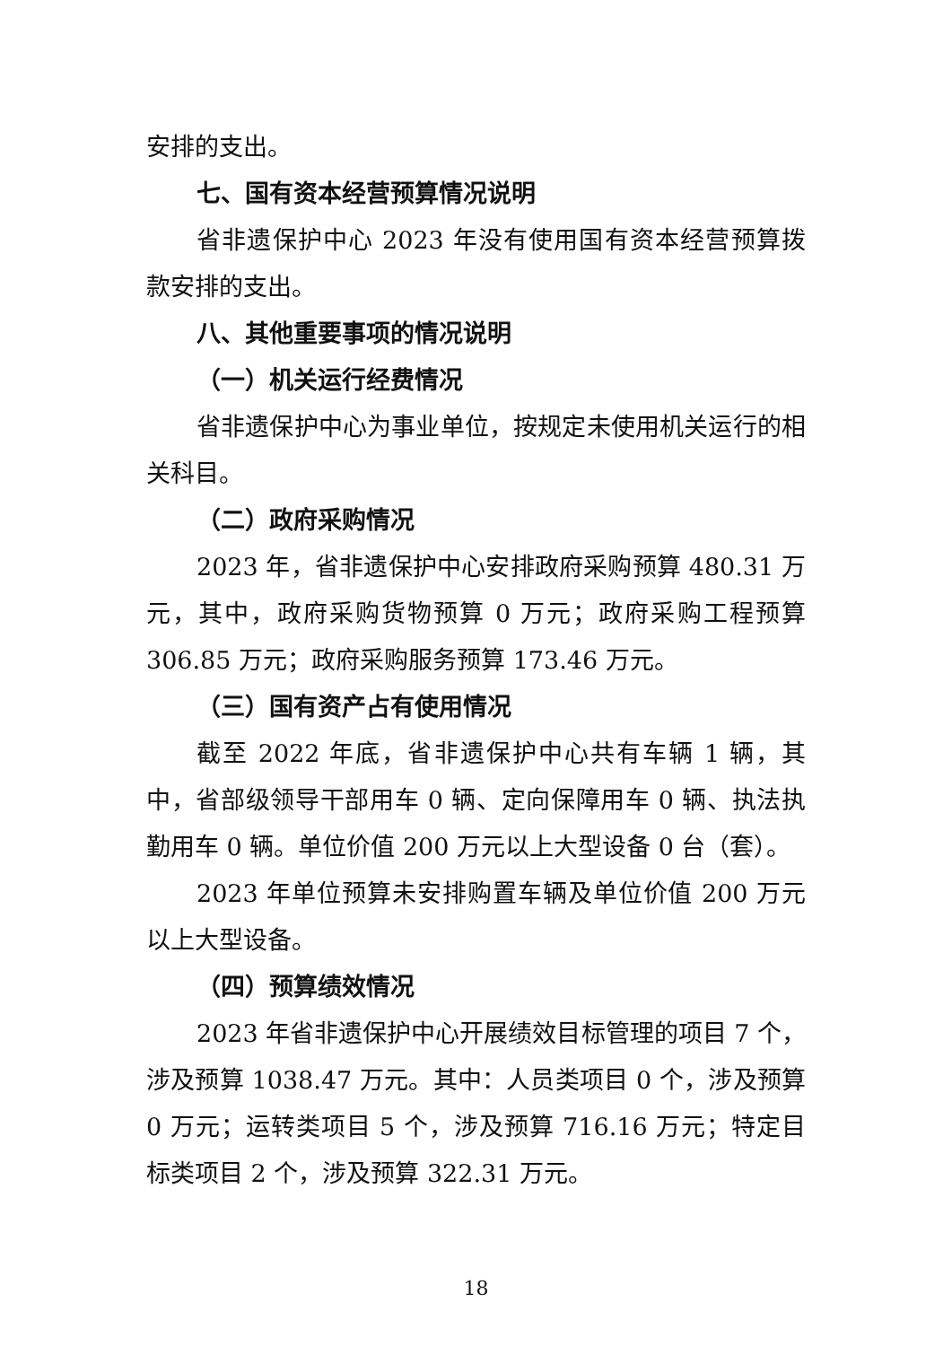安排的支出。
七、国有资本经营预算情况说明
省非遗保护中心 2023 年没有使用国有资本经营预算拨款安排的支出。
八、其他重要事项的情况说明
（一）机关运行经费情况
省非遗保护中心为事业单位，按规定未使用机关运行的相关科目。
（二）政府采购情况
2023 年，省非遗保护中心安排政府采购预算 480.31 万元，其中，政府采购货物预算 0 万元；政府采购工程预算 306.85 万元；政府采购服务预算 173.46 万元。
（三）国有资产占有使用情况
截至 2022 年底，省非遗保护中心共有车辆 1 辆，其中，省部级领导干部用车 0 辆、定向保障用车 0 辆、执法执勤用车 0 辆。单位价值 200 万元以上大型设备 0 台（套）。
2023 年单位预算未安排购置车辆及单位价值 200 万元以上大型设备。
（四）预算绩效情况
2023 年省非遗保护中心开展绩效目标管理的项目 7 个，涉及预算 1038.47 万元。其中：人员类项目 0 个，涉及预算 0 万元；运转类项目 5 个，涉及预算 716.16 万元；特定目标类项目 2 个，涉及预算 322.31 万元。
18